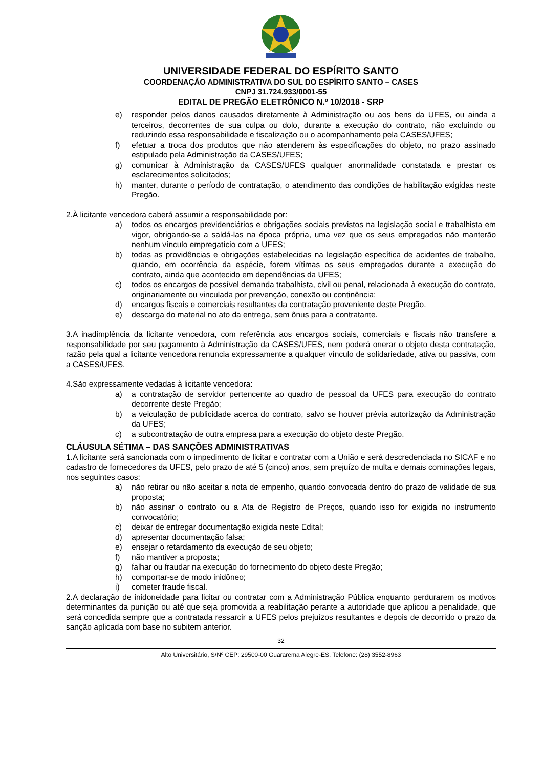UNIVERSIDADE FEDERAL DO ESPÍRITO SANTO
COORDENAÇÃO ADMINISTRATIVA DO SUL DO ESPÍRITO SANTO – CASES
CNPJ 31.724.933/0001-55
EDITAL DE PREGÃO ELETRÔNICO N.º 10/2018 - SRP
e) responder pelos danos causados diretamente à Administração ou aos bens da UFES, ou ainda a terceiros, decorrentes de sua culpa ou dolo, durante a execução do contrato, não excluindo ou reduzindo essa responsabilidade e fiscalização ou o acompanhamento pela CASES/UFES;
f) efetuar a troca dos produtos que não atenderem às especificações do objeto, no prazo assinado estipulado pela Administração da CASES/UFES;
g) comunicar à Administração da CASES/UFES qualquer anormalidade constatada e prestar os esclarecimentos solicitados;
h) manter, durante o período de contratação, o atendimento das condições de habilitação exigidas neste Pregão.
2.À licitante vencedora caberá assumir a responsabilidade por:
a) todos os encargos previdenciários e obrigações sociais previstos na legislação social e trabalhista em vigor, obrigando-se a saldá-las na época própria, uma vez que os seus empregados não manterão nenhum vínculo empregatício com a UFES;
b) todas as providências e obrigações estabelecidas na legislação específica de acidentes de trabalho, quando, em ocorrência da espécie, forem vítimas os seus empregados durante a execução do contrato, ainda que acontecido em dependências da UFES;
c) todos os encargos de possível demanda trabalhista, civil ou penal, relacionada à execução do contrato, originariamente ou vinculada por prevenção, conexão ou continência;
d) encargos fiscais e comerciais resultantes da contratação proveniente deste Pregão.
e) descarga do material no ato da entrega, sem ônus para a contratante.
3.A inadimplência da licitante vencedora, com referência aos encargos sociais, comerciais e fiscais não transfere a responsabilidade por seu pagamento à Administração da CASES/UFES, nem poderá onerar o objeto desta contratação, razão pela qual a licitante vencedora renuncia expressamente a qualquer vínculo de solidariedade, ativa ou passiva, com a CASES/UFES.
4.São expressamente vedadas à licitante vencedora:
a) a contratação de servidor pertencente ao quadro de pessoal da UFES para execução do contrato decorrente deste Pregão;
b) a veiculação de publicidade acerca do contrato, salvo se houver prévia autorização da Administração da UFES;
c) a subcontratação de outra empresa para a execução do objeto deste Pregão.
CLÁUSULA SÉTIMA – DAS SANÇÕES ADMINISTRATIVAS
1.A licitante será sancionada com o impedimento de licitar e contratar com a União e será descredenciada no SICAF e no cadastro de fornecedores da UFES, pelo prazo de até 5 (cinco) anos, sem prejuízo de multa e demais cominações legais, nos seguintes casos:
a) não retirar ou não aceitar a nota de empenho, quando convocada dentro do prazo de validade de sua proposta;
b) não assinar o contrato ou a Ata de Registro de Preços, quando isso for exigida no instrumento convocatório;
c) deixar de entregar documentação exigida neste Edital;
d) apresentar documentação falsa;
e) ensejar o retardamento da execução de seu objeto;
f) não mantiver a proposta;
g) falhar ou fraudar na execução do fornecimento do objeto deste Pregão;
h) comportar-se de modo inidôneo;
i) cometer fraude fiscal.
2.A declaração de inidoneidade para licitar ou contratar com a Administração Pública enquanto perdurarem os motivos determinantes da punição ou até que seja promovida a reabilitação perante a autoridade que aplicou a penalidade, que será concedida sempre que a contratada ressarcir a UFES pelos prejuízos resultantes e depois de decorrido o prazo da sanção aplicada com base no subitem anterior.
32
Alto Universitário, S/Nº CEP: 29500-00 Guararema Alegre-ES. Telefone: (28) 3552-8963